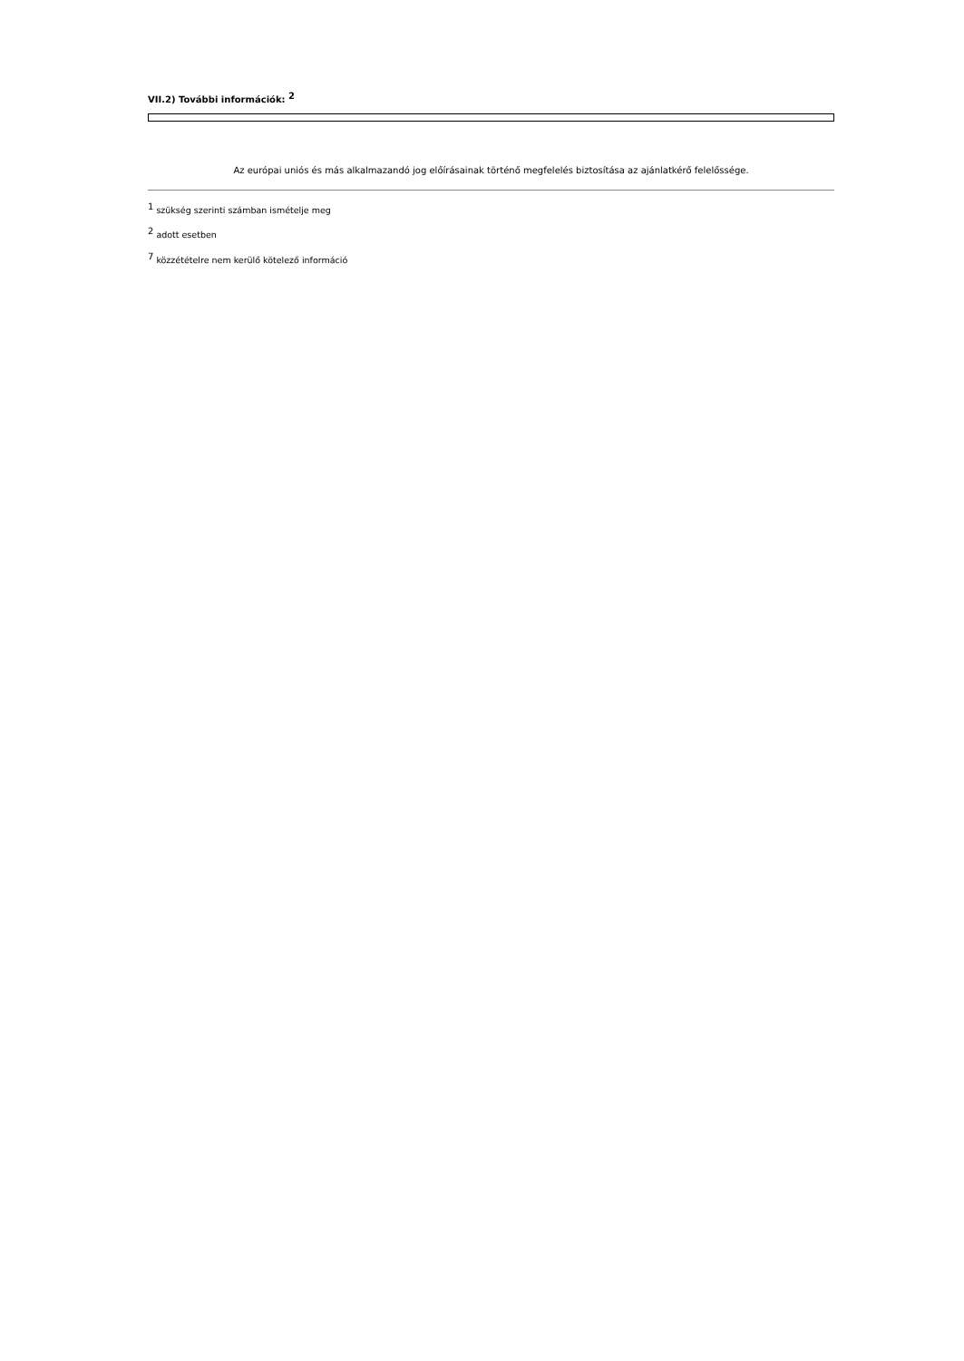VII.2) További információk: <sup>2</sup>
Az európai uniós és más alkalmazandó jog előírásainak történő megfelelés biztosítása az ajánlatkérő felelőssége.
<sup>1</sup> szükség szerinti számban ismételje meg
<sup>2</sup> adott esetben
<sup>7</sup> közzétételre nem kerülő kötelező információ